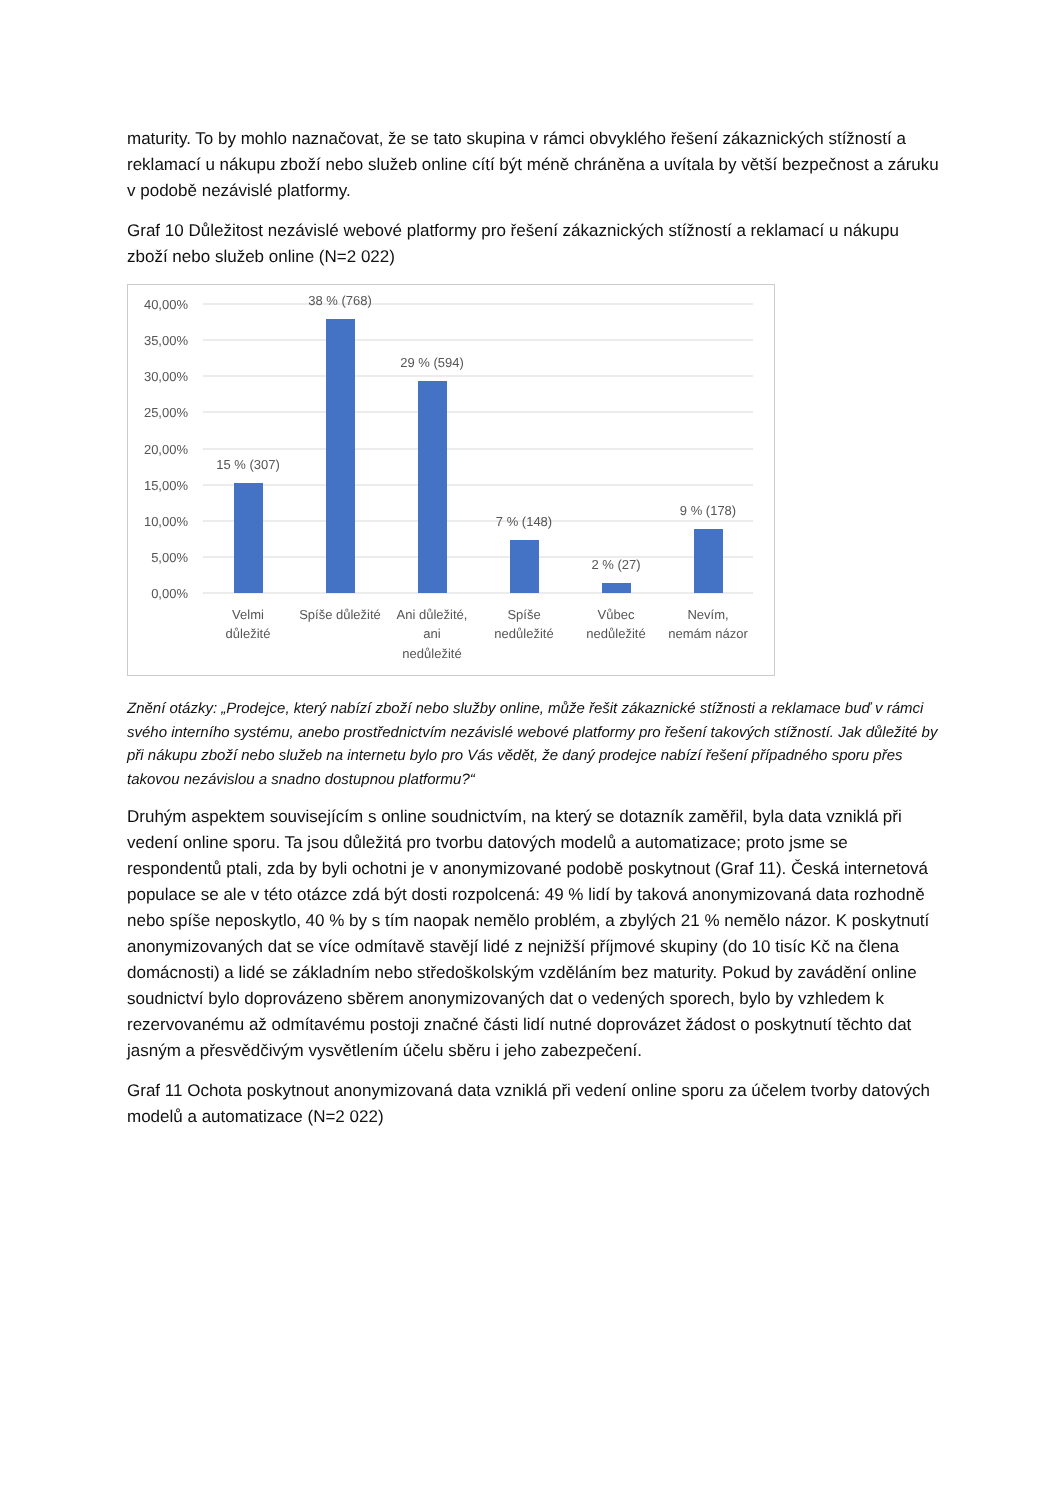maturity. To by mohlo naznačovat, že se tato skupina v rámci obvyklého řešení zákaznických stížností a reklamací u nákupu zboží nebo služeb online cítí být méně chráněna a uvítala by větší bezpečnost a záruku v podobě nezávislé platformy.
Graf 10 Důležitost nezávislé webové platformy pro řešení zákaznických stížností a reklamací u nákupu zboží nebo služeb online (N=2 022)
40,00%
35,00%
30,00%
25,00%
20,00%
15,00%
10,00%
5,00%
0,00%
15 % (307)
38 % (768)
29 % (594)
7 % (148)
2 % (27)
9 % (178)
Velmi
důležité
Spíše důležité
Ani důležité,
ani
nedůležité
Spíše
nedůležité
Vůbec
nedůležité
Nevím,
nemám názor
Znění otázky: „Prodejce, který nabízí zboží nebo služby online, může řešit zákaznické stížnosti a reklamace buď v rámci svého interního systému, anebo prostřednictvím nezávislé webové platformy pro řešení takových stížností. Jak důležité by při nákupu zboží nebo služeb na internetu bylo pro Vás vědět, že daný prodejce nabízí řešení případného sporu přes takovou nezávislou a snadno dostupnou platformu?“
Druhým aspektem souvisejícím s online soudnictvím, na který se dotazník zaměřil, byla data vzniklá při vedení online sporu. Ta jsou důležitá pro tvorbu datových modelů a automatizace; proto jsme se respondentů ptali, zda by byli ochotni je v anonymizované podobě poskytnout (Graf 11). Česká internetová populace se ale v této otázce zdá být dosti rozpolcená: 49 % lidí by taková anonymizovaná data rozhodně nebo spíše neposkytlo, 40 % by s tím naopak nemělo problém, a zbylých 21 % nemělo názor. K poskytnutí anonymizovaných dat se více odmítavě stavějí lidé z nejnižší příjmové skupiny (do 10 tisíc Kč na člena domácnosti) a lidé se základním nebo středoškolským vzděláním bez maturity. Pokud by zavádění online soudnictví bylo doprovázeno sběrem anonymizovaných dat o vedených sporech, bylo by vzhledem k rezervovanému až odmítavému postoji značné části lidí nutné doprovázet žádost o poskytnutí těchto dat jasným a přesvědčivým vysvětlením účelu sběru i jeho zabezpečení.
Graf 11 Ochota poskytnout anonymizovaná data vzniklá při vedení online sporu za účelem tvorby datových modelů a automatizace (N=2 022)